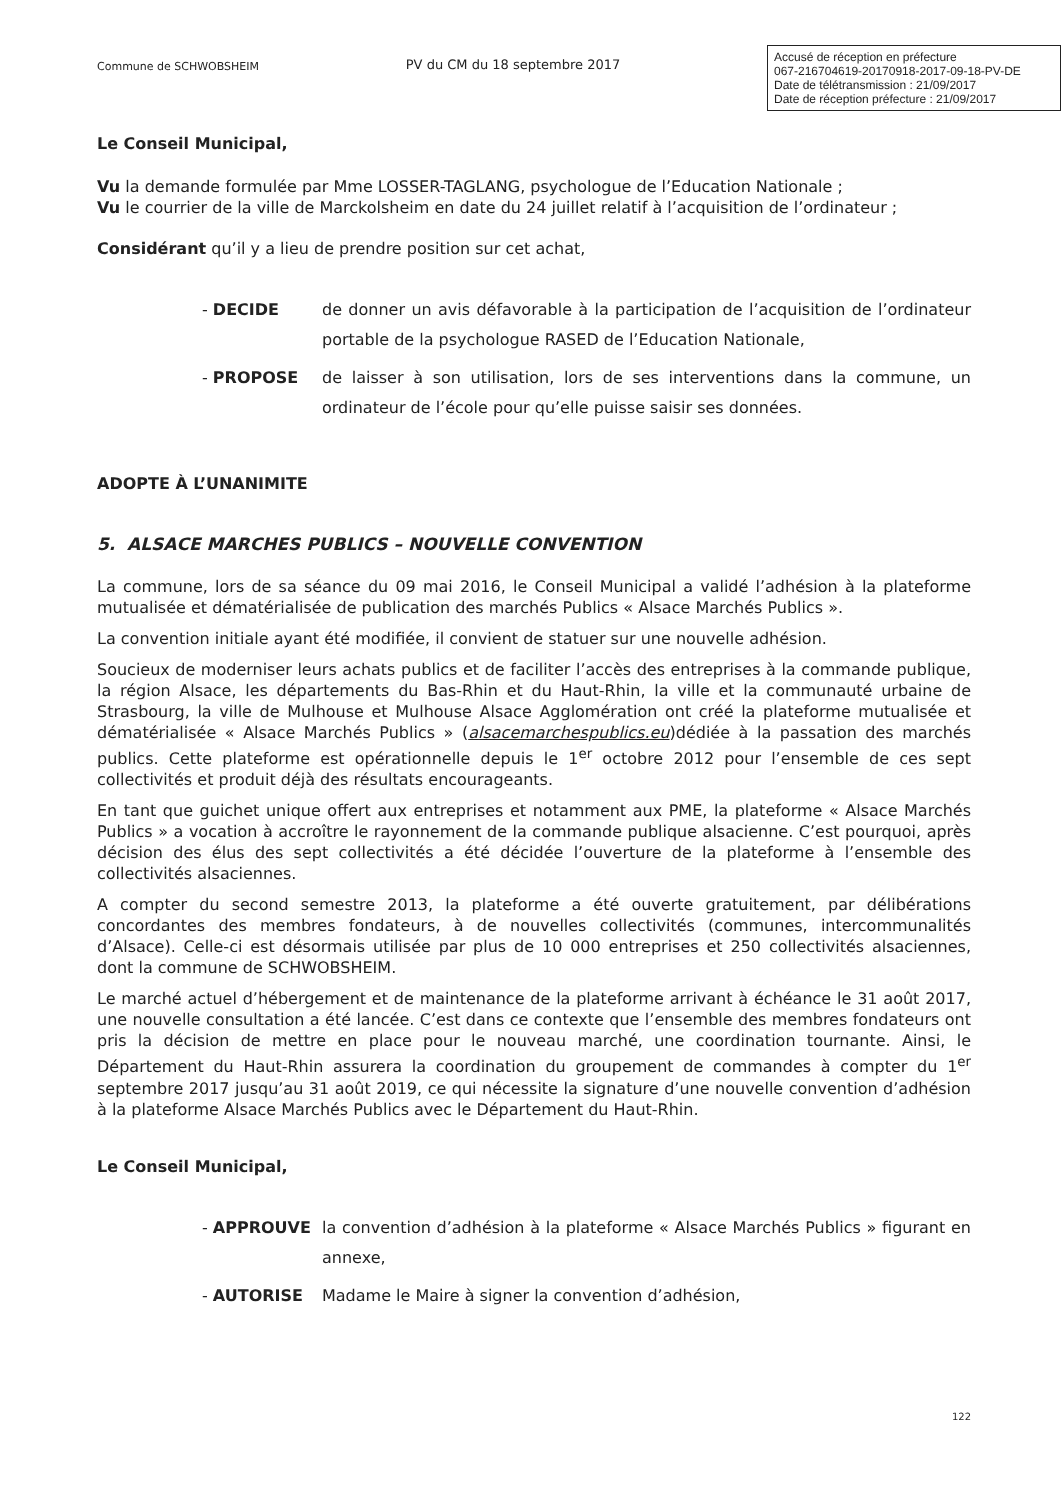Commune de SCHWOBSHEIM
PV du CM du 18 septembre 2017
Accusé de réception en préfecture
067-216704619-20170918-2017-09-18-PV-DE
Date de télétransmission : 21/09/2017
Date de réception préfecture : 21/09/2017
Le Conseil Municipal,
Vu la demande formulée par Mme LOSSER-TAGLANG, psychologue de l’Education Nationale ;
Vu le courrier de la ville de Marckolsheim en date du 24 juillet relatif à l’acquisition de l’ordinateur ;
Considérant qu’il y a lieu de prendre position sur cet achat,
- DECIDE de donner un avis défavorable à la participation de l’acquisition de l’ordinateur portable de la psychologue RASED de l’Education Nationale,
- PROPOSE de laisser à son utilisation, lors de ses interventions dans la commune, un ordinateur de l’école pour qu’elle puisse saisir ses données.
ADOPTE À L’UNANIMITE
5. ALSACE MARCHES PUBLICS – NOUVELLE CONVENTION
La commune, lors de sa séance du 09 mai 2016, le Conseil Municipal a validé l’adhésion à la plateforme mutualisée et dématérialisée de publication des marchés Publics « Alsace Marchés Publics ».
La convention initiale ayant été modifiée, il convient de statuer sur une nouvelle adhésion.
Soucieux de moderniser leurs achats publics et de faciliter l’accès des entreprises à la commande publique, la région Alsace, les départements du Bas-Rhin et du Haut-Rhin, la ville et la communauté urbaine de Strasbourg, la ville de Mulhouse et Mulhouse Alsace Agglomération ont créé la plateforme mutualisée et dématérialisée « Alsace Marchés Publics » (alsacemarchespublics.eu)dédiée à la passation des marchés publics. Cette plateforme est opérationnelle depuis le 1<sup>er</sup> octobre 2012 pour l’ensemble de ces sept collectivités et produit déjà des résultats encourageants.
En tant que guichet unique offert aux entreprises et notamment aux PME, la plateforme « Alsace Marchés Publics » a vocation à accroître le rayonnement de la commande publique alsacienne. C’est pourquoi, après décision des élus des sept collectivités a été décidée l’ouverture de la plateforme à l’ensemble des collectivités alsaciennes.
A compter du second semestre 2013, la plateforme a été ouverte gratuitement, par délibérations concordantes des membres fondateurs, à de nouvelles collectivités (communes, intercommunalités d’Alsace). Celle-ci est désormais utilisée par plus de 10 000 entreprises et 250 collectivités alsaciennes, dont la commune de SCHWOBSHEIM.
Le marché actuel d’hébergement et de maintenance de la plateforme arrivant à échéance le 31 août 2017, une nouvelle consultation a été lancée. C’est dans ce contexte que l’ensemble des membres fondateurs ont pris la décision de mettre en place pour le nouveau marché, une coordination tournante. Ainsi, le Département du Haut-Rhin assurera la coordination du groupement de commandes à compter du 1<sup>er</sup> septembre 2017 jusqu’au 31 août 2019, ce qui nécessite la signature d’une nouvelle convention d’adhésion à la plateforme Alsace Marchés Publics avec le Département du Haut-Rhin.
Le Conseil Municipal,
- APPROUVE la convention d’adhésion à la plateforme « Alsace Marchés Publics » figurant en annexe,
- AUTORISE Madame le Maire à signer la convention d’adhésion,
122